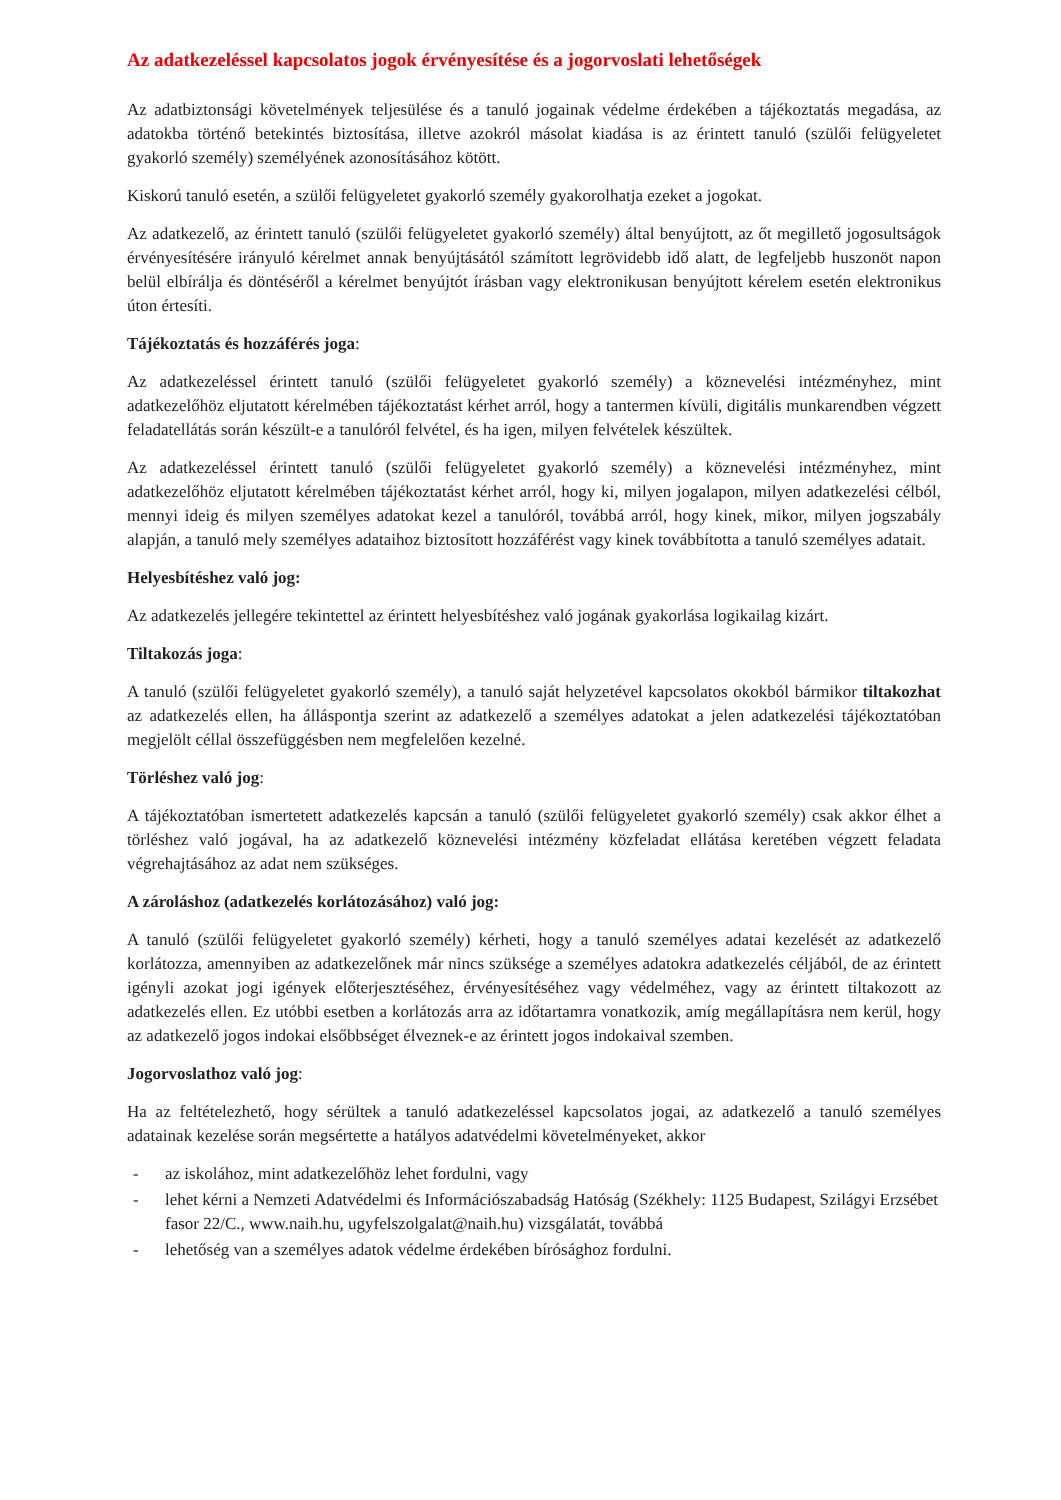Az adatkezeléssel kapcsolatos jogok érvényesítése és a jogorvoslati lehetőségek
Az adatbiztonsági követelmények teljesülése és a tanuló jogainak védelme érdekében a tájékoztatás megadása, az adatokba történő betekintés biztosítása, illetve azokról másolat kiadása is az érintett tanuló (szülői felügyeletet gyakorló személy) személyének azonosításához kötött.
Kiskorú tanuló esetén, a szülői felügyeletet gyakorló személy gyakorolhatja ezeket a jogokat.
Az adatkezelő, az érintett tanuló (szülői felügyeletet gyakorló személy) által benyújtott, az őt megillető jogosultságok érvényesítésére irányuló kérelmet annak benyújtásától számított legrövidebb idő alatt, de legfeljebb huszonöt napon belül elbírálja és döntéséről a kérelmet benyújtót írásban vagy elektronikusan benyújtott kérelem esetén elektronikus úton értesíti.
Tájékoztatás és hozzáférés joga:
Az adatkezeléssel érintett tanuló (szülői felügyeletet gyakorló személy) a köznevelési intézményhez, mint adatkezelőhöz eljutatott kérelmében tájékoztatást kérhet arról, hogy a tantermen kívüli, digitális munkarendben végzett feladatellátás során készült-e a tanulóról felvétel, és ha igen, milyen felvételek készültek.
Az adatkezeléssel érintett tanuló (szülői felügyeletet gyakorló személy) a köznevelési intézményhez, mint adatkezelőhöz eljutatott kérelmében tájékoztatást kérhet arról, hogy ki, milyen jogalapon, milyen adatkezelési célból, mennyi ideig és milyen személyes adatokat kezel a tanulóról, továbbá arról, hogy kinek, mikor, milyen jogszabály alapján, a tanuló mely személyes adataihoz biztosított hozzáférést vagy kinek továbbította a tanuló személyes adatait.
Helyesbítéshez való jog:
Az adatkezelés jellegére tekintettel az érintett helyesbítéshez való jogának gyakorlása logikailag kizárt.
Tiltakozás joga:
A tanuló (szülői felügyeletet gyakorló személy), a tanuló saját helyzetével kapcsolatos okokból bármikor tiltakozhat az adatkezelés ellen, ha álláspontja szerint az adatkezelő a személyes adatokat a jelen adatkezelési tájékoztatóban megjelölt céllal összefüggésben nem megfelelően kezelné.
Törléshez való jog:
A tájékoztatóban ismertetett adatkezelés kapcsán a tanuló (szülői felügyeletet gyakorló személy) csak akkor élhet a törléshez való jogával, ha az adatkezelő köznevelési intézmény közfeladat ellátása keretében végzett feladata végrehajtásához az adat nem szükséges.
A zároláshoz (adatkezelés korlátozásához) való jog:
A tanuló (szülői felügyeletet gyakorló személy) kérheti, hogy a tanuló személyes adatai kezelését az adatkezelő korlátozza, amennyiben az adatkezelőnek már nincs szüksége a személyes adatokra adatkezelés céljából, de az érintett igényli azokat jogi igények előterjesztéséhez, érvényesítéséhez vagy védelméhez, vagy az érintett tiltakozott az adatkezelés ellen. Ez utóbbi esetben a korlátozás arra az időtartamra vonatkozik, amíg megállapításra nem kerül, hogy az adatkezelő jogos indokai elsőbbséget élveznek-e az érintett jogos indokaival szemben.
Jogorvoslathoz való jog:
Ha az feltételezhető, hogy sérültek a tanuló adatkezeléssel kapcsolatos jogai, az adatkezelő a tanuló személyes adatainak kezelése során megsértette a hatályos adatvédelmi követelményeket, akkor
- az iskolához, mint adatkezelőhöz lehet fordulni, vagy
- lehet kérni a Nemzeti Adatvédelmi és Információszabadság Hatóság (Székhely: 1125 Budapest, Szilágyi Erzsébet fasor 22/C., www.naih.hu, ugyfelszolgalat@naih.hu) vizsgálatát, továbbá
- lehetőség van a személyes adatok védelme érdekében bírósághoz fordulni.